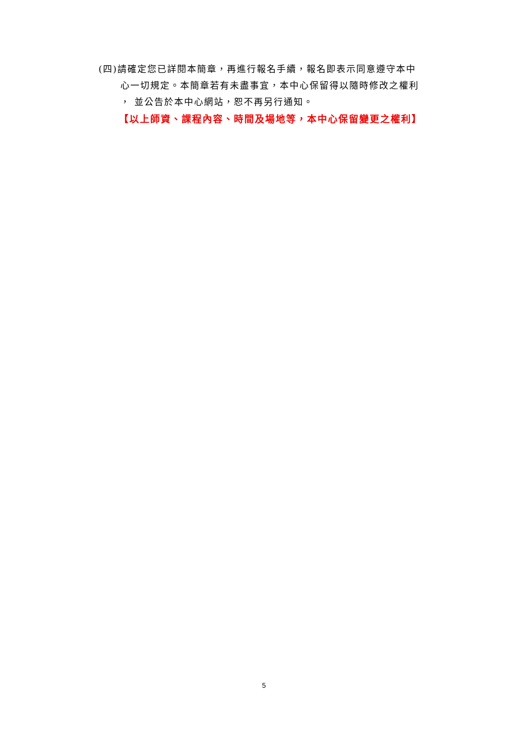(四)請確定您已詳閱本簡章，再進行報名手續，報名即表示同意遵守本中
心一切規定。本簡章若有未盡事宜，本中心保留得以隨時修改之權利
， 並公告於本中心網站，恕不再另行通知。
【以上師資、課程內容、時間及場地等，本中心保留變更之權利】
5